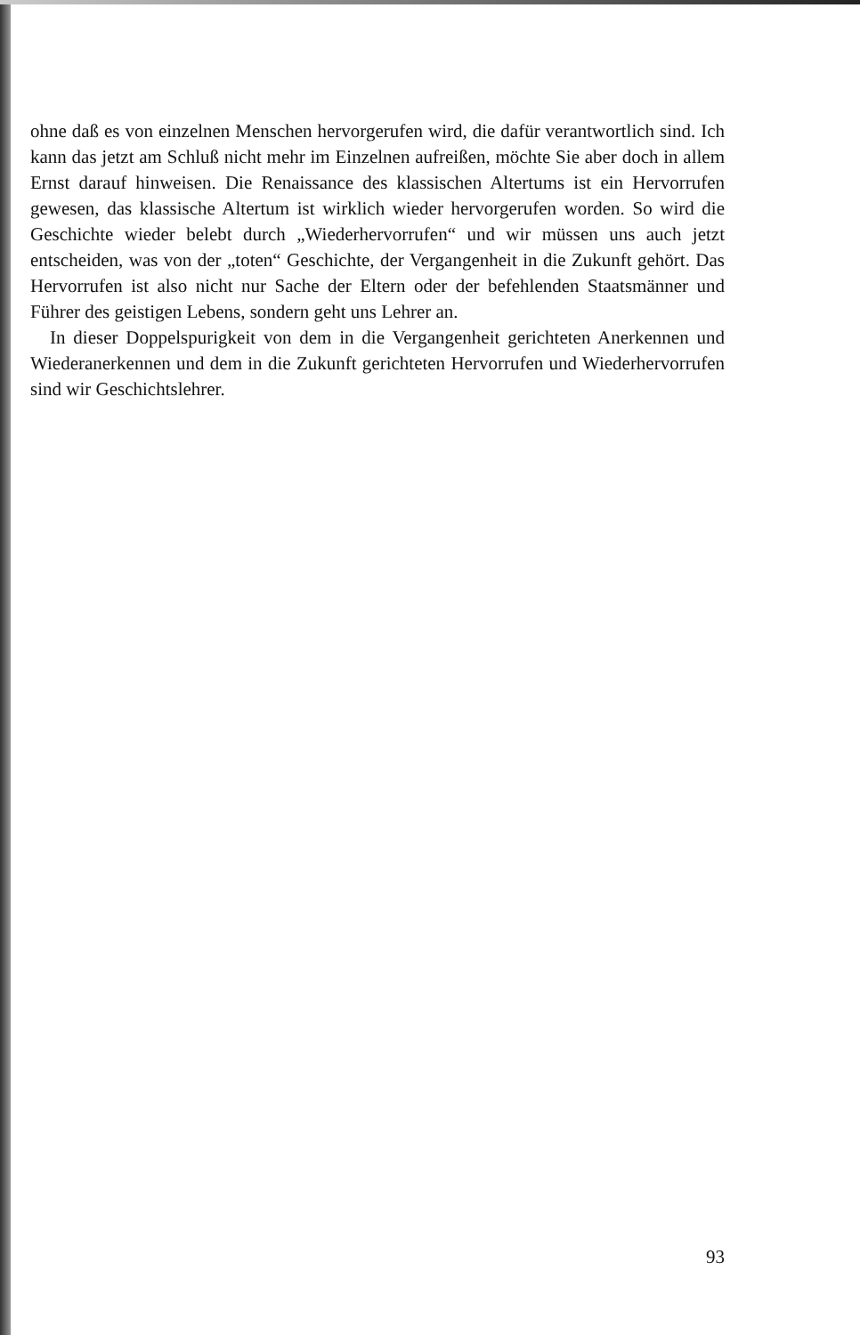ohne daß es von einzelnen Menschen hervorgerufen wird, die dafür verantwortlich sind. Ich kann das jetzt am Schluß nicht mehr im Einzelnen aufreißen, möchte Sie aber doch in allem Ernst darauf hinweisen. Die Renaissance des klassischen Altertums ist ein Hervorrufen gewesen, das klassische Altertum ist wirklich wieder hervorgerufen worden. So wird die Geschichte wieder belebt durch „Wiederhervorrufen“ und wir müssen uns auch jetzt entscheiden, was von der „toten“ Geschichte, der Vergangenheit in die Zukunft gehört. Das Hervorrufen ist also nicht nur Sache der Eltern oder der befehlenden Staatsmänner und Führer des geistigen Lebens, sondern geht uns Lehrer an.
In dieser Doppelspurigkeit von dem in die Vergangenheit gerichteten Anerkennen und Wiederanerkennen und dem in die Zukunft gerichteten Hervorrufen und Wiederhervorrufen sind wir Geschichtslehrer.
93